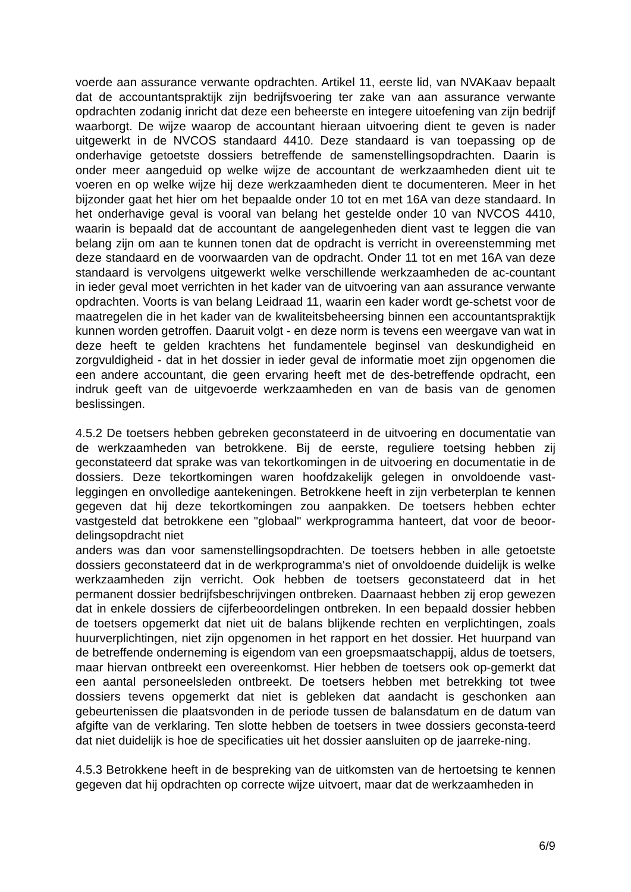voerde aan assurance verwante opdrachten. Artikel 11, eerste lid, van NVAKaav bepaalt dat de accountantspraktijk zijn bedrijfsvoering ter zake van aan assurance verwante opdrachten zodanig inricht dat deze een beheerste en integere uitoefening van zijn bedrijf waarborgt. De wijze waarop de accountant hieraan uitvoering dient te geven is nader uitgewerkt in de NVCOS standaard 4410. Deze standaard is van toepassing op de onderhavige getoetste dossiers betreffende de samenstellingsopdrachten. Daarin is onder meer aangeduid op welke wijze de accountant de werkzaamheden dient uit te voeren en op welke wijze hij deze werkzaamheden dient te documenteren. Meer in het bijzonder gaat het hier om het bepaalde onder 10 tot en met 16A van deze standaard. In het onderhavige geval is vooral van belang het gestelde onder 10 van NVCOS 4410, waarin is bepaald dat de accountant de aangelegenheden dient vast te leggen die van belang zijn om aan te kunnen tonen dat de opdracht is verricht in overeenstemming met deze standaard en de voorwaarden van de opdracht. Onder 11 tot en met 16A van deze standaard is vervolgens uitgewerkt welke verschillende werkzaamheden de ac-countant in ieder geval moet verrichten in het kader van de uitvoering van aan assurance verwante opdrachten. Voorts is van belang Leidraad 11, waarin een kader wordt ge-schetst voor de maatregelen die in het kader van de kwaliteitsbeheersing binnen een accountantspraktijk kunnen worden getroffen. Daaruit volgt - en deze norm is tevens een weergave van wat in deze heeft te gelden krachtens het fundamentele beginsel van deskundigheid en zorgvuldigheid - dat in het dossier in ieder geval de informatie moet zijn opgenomen die een andere accountant, die geen ervaring heeft met de des-betreffende opdracht, een indruk geeft van de uitgevoerde werkzaamheden en van de basis van de genomen beslissingen.
4.5.2 De toetsers hebben gebreken geconstateerd in de uitvoering en documentatie van de werkzaamheden van betrokkene. Bij de eerste, reguliere toetsing hebben zij geconstateerd dat sprake was van tekortkomingen in de uitvoering en documentatie in de dossiers. Deze tekortkomingen waren hoofdzakelijk gelegen in onvoldoende vast-leggingen en onvolledige aantekeningen. Betrokkene heeft in zijn verbeterplan te kennen gegeven dat hij deze tekortkomingen zou aanpakken. De toetsers hebben echter vastgesteld dat betrokkene een "globaal" werkprogramma hanteert, dat voor de beoor-delingsopdracht niet
anders was dan voor samenstellingsopdrachten. De toetsers hebben in alle getoetste dossiers geconstateerd dat in de werkprogramma's niet of onvoldoende duidelijk is welke werkzaamheden zijn verricht. Ook hebben de toetsers geconstateerd dat in het permanent dossier bedrijfsbeschrijvingen ontbreken. Daarnaast hebben zij erop gewezen dat in enkele dossiers de cijferbeoordelingen ontbreken. In een bepaald dossier hebben de toetsers opgemerkt dat niet uit de balans blijkende rechten en verplichtingen, zoals huurverplichtingen, niet zijn opgenomen in het rapport en het dossier. Het huurpand van de betreffende onderneming is eigendom van een groepsmaatschappij, aldus de toetsers, maar hiervan ontbreekt een overeenkomst. Hier hebben de toetsers ook op-gemerkt dat een aantal personeelsleden ontbreekt. De toetsers hebben met betrekking tot twee dossiers tevens opgemerkt dat niet is gebleken dat aandacht is geschonken aan gebeurtenissen die plaatsvonden in de periode tussen de balansdatum en de datum van afgifte van de verklaring. Ten slotte hebben de toetsers in twee dossiers geconsta-teerd dat niet duidelijk is hoe de specificaties uit het dossier aansluiten op de jaarreke-ning.
4.5.3 Betrokkene heeft in de bespreking van de uitkomsten van de hertoetsing te kennen gegeven dat hij opdrachten op correcte wijze uitvoert, maar dat de werkzaamheden in
6/9